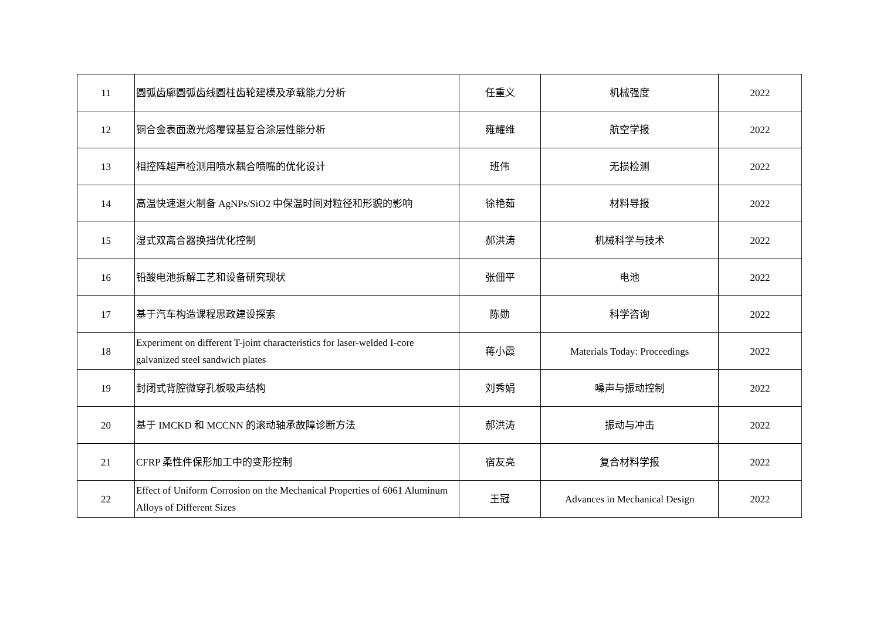| 11 | 圆弧齿廓圆弧齿线圆柱齿轮建模及承载能力分析 | 任重义 | 机械强度 | 2022 |
| 12 | 铜合金表面激光熔覆镍基复合涂层性能分析 | 雍耀维 | 航空学报 | 2022 |
| 13 | 相控阵超声检测用喷水耦合喷嘴的优化设计 | 班伟 | 无损检测 | 2022 |
| 14 | 高温快速退火制备 AgNPs/SiO2 中保温时间对粒径和形貌的影响 | 徐艳茹 | 材料导报 | 2022 |
| 15 | 湿式双离合器换挡优化控制 | 郝洪涛 | 机械科学与技术 | 2022 |
| 16 | 铅酸电池拆解工艺和设备研究现状 | 张佃平 | 电池 | 2022 |
| 17 | 基于汽车构造课程思政建设探索 | 陈勋 | 科学咨询 | 2022 |
| 18 | Experiment on different T-joint characteristics for laser-welded I-core galvanized steel sandwich plates | 蒋小霞 | Materials Today: Proceedings | 2022 |
| 19 | 封闭式背腔微穿孔板吸声结构 | 刘秀娟 | 噪声与振动控制 | 2022 |
| 20 | 基于 IMCKD 和 MCCNN 的滚动轴承故障诊断方法 | 郝洪涛 | 振动与冲击 | 2022 |
| 21 | CFRP 柔性件保形加工中的变形控制 | 宿友亮 | 复合材料学报 | 2022 |
| 22 | Effect of Uniform Corrosion on the Mechanical Properties of 6061 Aluminum Alloys of Different Sizes | 王冠 | Advances in Mechanical Design | 2022 |